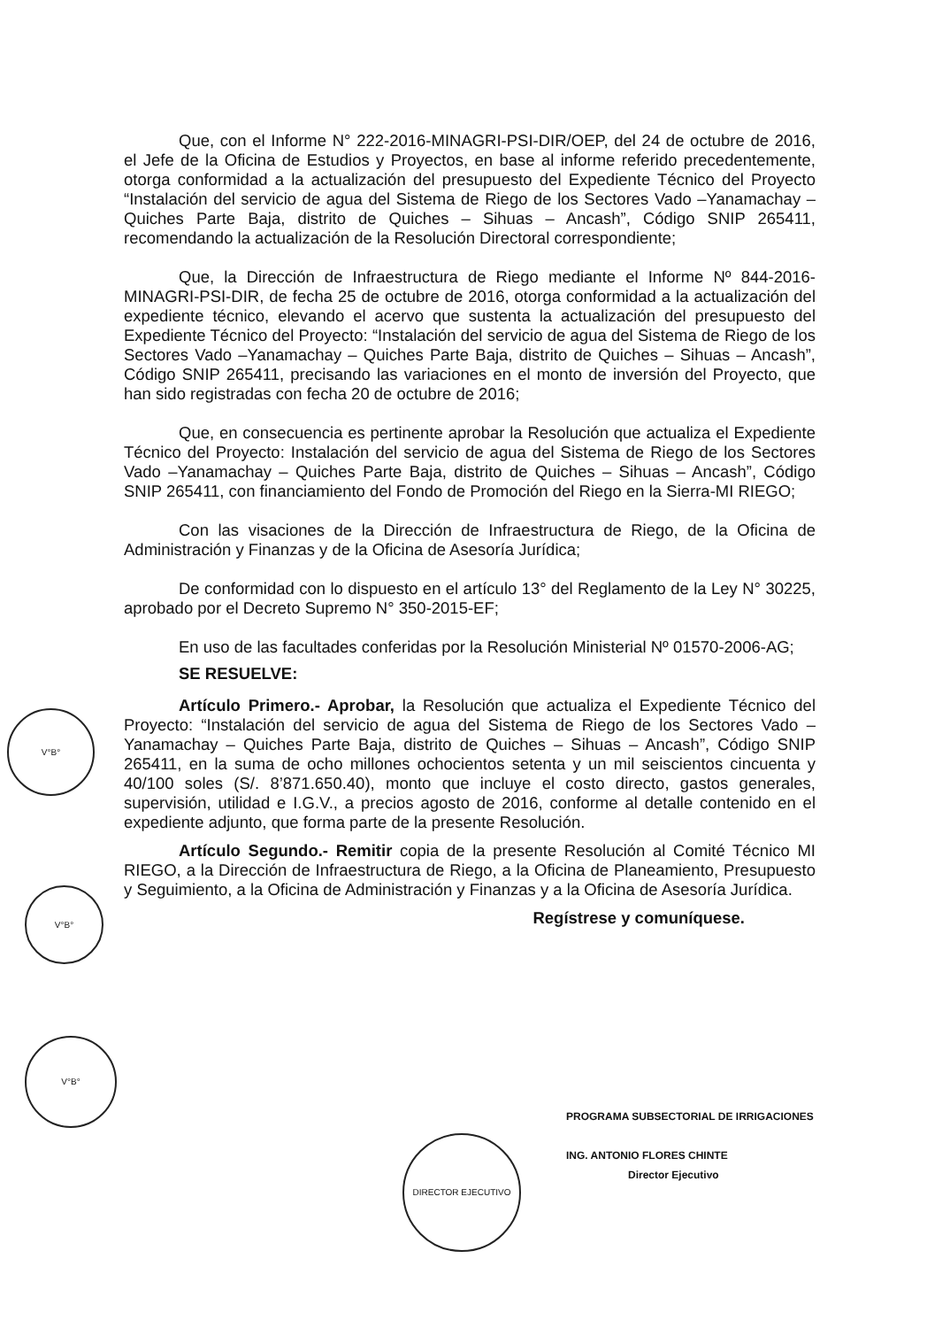Que, con el Informe N° 222-2016-MINAGRI-PSI-DIR/OEP, del 24 de octubre de 2016, el Jefe de la Oficina de Estudios y Proyectos, en base al informe referido precedentemente, otorga conformidad a la actualización del presupuesto del Expediente Técnico del Proyecto “Instalación del servicio de agua del Sistema de Riego de los Sectores Vado –Yanamachay – Quiches Parte Baja, distrito de Quiches – Sihuas – Ancash”, Código SNIP 265411, recomendando la actualización de la Resolución Directoral correspondiente;
Que, la Dirección de Infraestructura de Riego mediante el Informe Nº 844-2016-MINAGRI-PSI-DIR, de fecha 25 de octubre de 2016, otorga conformidad a la actualización del expediente técnico, elevando el acervo que sustenta la actualización del presupuesto del Expediente Técnico del Proyecto: “Instalación del servicio de agua del Sistema de Riego de los Sectores Vado –Yanamachay – Quiches Parte Baja, distrito de Quiches – Sihuas – Ancash”, Código SNIP 265411, precisando las variaciones en el monto de inversión del Proyecto, que han sido registradas con fecha 20 de octubre de 2016;
Que, en consecuencia es pertinente aprobar la Resolución que actualiza el Expediente Técnico del Proyecto: Instalación del servicio de agua del Sistema de Riego de los Sectores Vado –Yanamachay – Quiches Parte Baja, distrito de Quiches – Sihuas – Ancash”, Código SNIP 265411, con financiamiento del Fondo de Promoción del Riego en la Sierra-MI RIEGO;
Con las visaciones de la Dirección de Infraestructura de Riego, de la Oficina de Administración y Finanzas y de la Oficina de Asesoría Jurídica;
De conformidad con lo dispuesto en el artículo 13° del Reglamento de la Ley N° 30225, aprobado por el Decreto Supremo N° 350-2015-EF;
En uso de las facultades conferidas por la Resolución Ministerial Nº 01570-2006-AG;
SE RESUELVE:
Artículo Primero.- Aprobar, la Resolución que actualiza el Expediente Técnico del Proyecto: “Instalación del servicio de agua del Sistema de Riego de los Sectores Vado –Yanamachay – Quiches Parte Baja, distrito de Quiches – Sihuas – Ancash”, Código SNIP 265411, en la suma de ocho millones ochocientos setenta y un mil seiscientos cincuenta y 40/100 soles (S/. 8’871.650.40), monto que incluye el costo directo, gastos generales, supervisión, utilidad e I.G.V., a precios agosto de 2016, conforme al detalle contenido en el expediente adjunto, que forma parte de la presente Resolución.
Artículo Segundo.- Remitir copia de la presente Resolución al Comité Técnico MI RIEGO, a la Dirección de Infraestructura de Riego, a la Oficina de Planeamiento, Presupuesto y Seguimiento, a la Oficina de Administración y Finanzas y a la Oficina de Asesoría Jurídica.
Regístrese y comuníquese.
V°B°
V°B°
V°B°
DIRECTOR EJECUTIVO
PROGRAMA SUBSECTORIAL DE IRRIGACIONES
ING. ANTONIO FLORES CHINTE
Director Ejecutivo